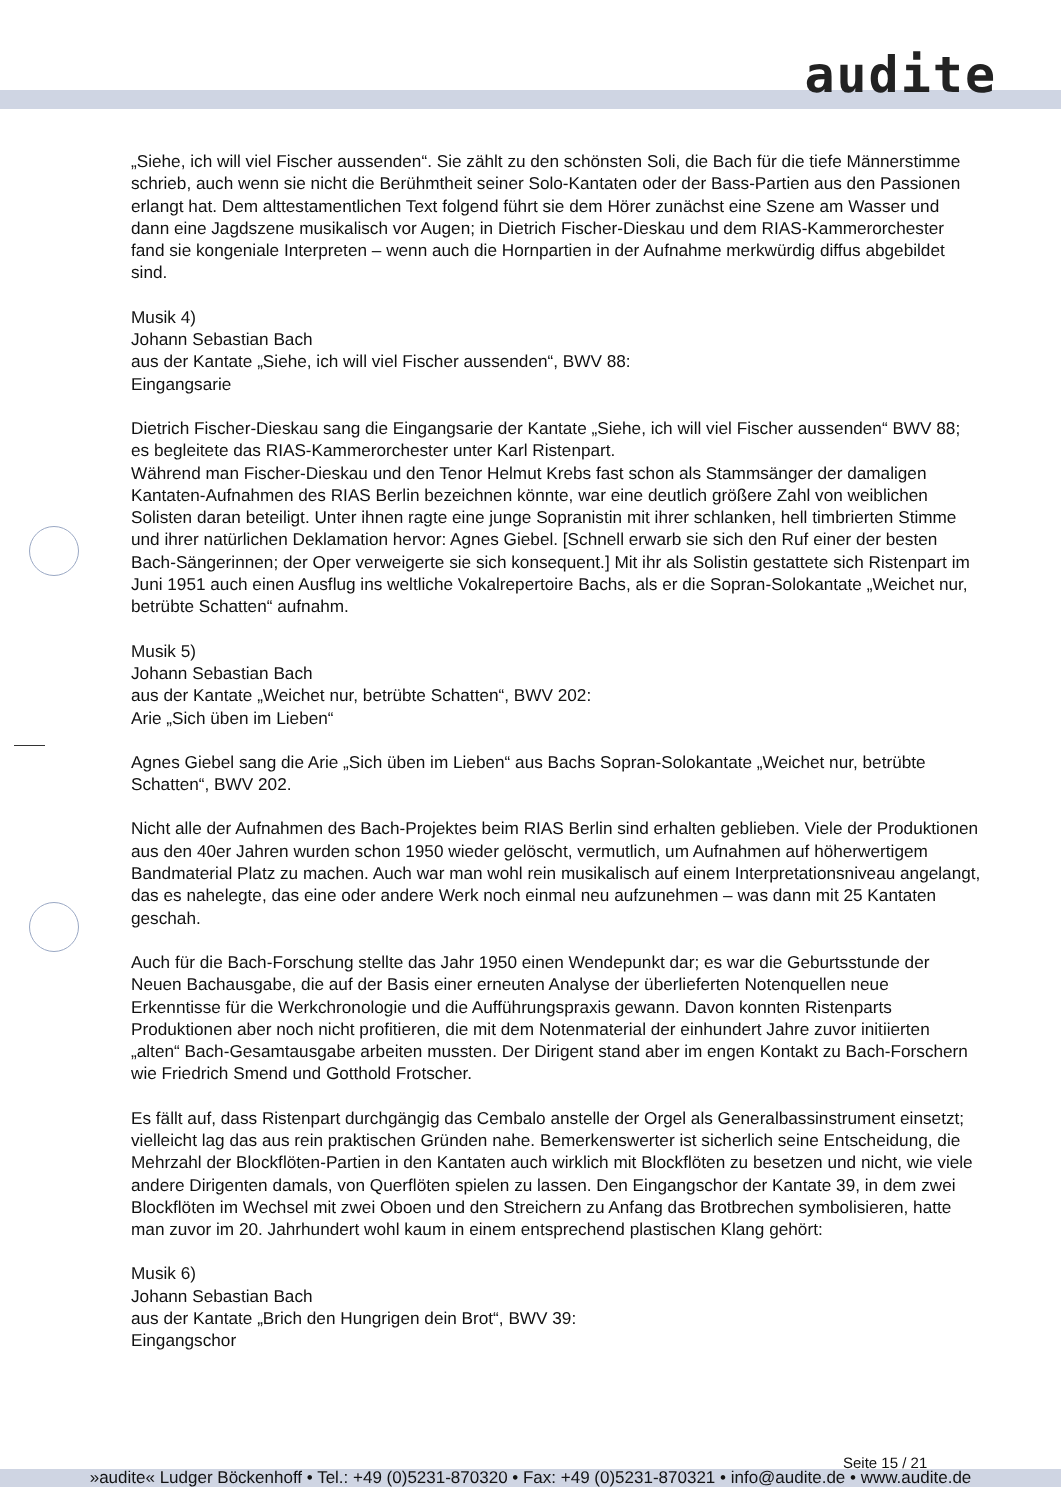audite
„Siehe, ich will viel Fischer aussenden“. Sie zählt zu den schönsten Soli, die Bach für die tiefe Männerstimme schrieb, auch wenn sie nicht die Berühmtheit seiner Solo-Kantaten oder der Bass-Partien aus den Passionen erlangt hat. Dem alttestamentlichen Text folgend führt sie dem Hörer zunächst eine Szene am Wasser und dann eine Jagdszene musikalisch vor Augen; in Dietrich Fischer-Dieskau und dem RIAS-Kammerorchester fand sie kongeniale Interpreten – wenn auch die Hornpartien in der Aufnahme merkwürdig diffus abgebildet sind.
Musik 4)
Johann Sebastian Bach
aus der Kantate „Siehe, ich will viel Fischer aussenden“, BWV 88:
Eingangsarie
Dietrich Fischer-Dieskau sang die Eingangsarie der Kantate „Siehe, ich will viel Fischer aussenden“ BWV 88; es begleitete das RIAS-Kammerorchester unter Karl Ristenpart.
Während man Fischer-Dieskau und den Tenor Helmut Krebs fast schon als Stammsänger der damaligen Kantaten-Aufnahmen des RIAS Berlin bezeichnen könnte, war eine deutlich größere Zahl von weiblichen Solisten daran beteiligt. Unter ihnen ragte eine junge Sopranistin mit ihrer schlanken, hell timbrierten Stimme und ihrer natürlichen Deklamation hervor: Agnes Giebel. [Schnell erwarb sie sich den Ruf einer der besten Bach-Sängerinnen; der Oper verweigerte sie sich konsequent.] Mit ihr als Solistin gestattete sich Ristenpart im Juni 1951 auch einen Ausflug ins weltliche Vokalrepertoire Bachs, als er die Sopran-Solokantate „Weichet nur, betrübte Schatten“ aufnahm.
Musik 5)
Johann Sebastian Bach
aus der Kantate „Weichet nur, betrübte Schatten“, BWV 202:
Arie „Sich üben im Lieben“
Agnes Giebel sang die Arie „Sich üben im Lieben“ aus Bachs Sopran-Solokantate „Weichet nur, betrübte Schatten“, BWV 202.
Nicht alle der Aufnahmen des Bach-Projektes beim RIAS Berlin sind erhalten geblieben. Viele der Produktionen aus den 40er Jahren wurden schon 1950 wieder gelöscht, vermutlich, um Aufnahmen auf höherwertigem Bandmaterial Platz zu machen. Auch war man wohl rein musikalisch auf einem Interpretationsniveau angelangt, das es nahelegte, das eine oder andere Werk noch einmal neu aufzunehmen – was dann mit 25 Kantaten geschah.
Auch für die Bach-Forschung stellte das Jahr 1950 einen Wendepunkt dar; es war die Geburtsstunde der Neuen Bachausgabe, die auf der Basis einer erneuten Analyse der überlieferten Notenquellen neue Erkenntisse für die Werkchronologie und die Aufführungspraxis gewann. Davon konnten Ristenparts Produktionen aber noch nicht profitieren, die mit dem Notenmaterial der einhundert Jahre zuvor initiierten „alten“ Bach-Gesamtausgabe arbeiten mussten. Der Dirigent stand aber im engen Kontakt zu Bach-Forschern wie Friedrich Smend und Gotthold Frotscher.
Es fällt auf, dass Ristenpart durchgängig das Cembalo anstelle der Orgel als Generalbassinstrument einsetzt; vielleicht lag das aus rein praktischen Gründen nahe. Bemerkenswerter ist sicherlich seine Entscheidung, die Mehrzahl der Blockflöten-Partien in den Kantaten auch wirklich mit Blockflöten zu besetzen und nicht, wie viele andere Dirigenten damals, von Querflöten spielen zu lassen. Den Eingangschor der Kantate 39, in dem zwei Blockflöten im Wechsel mit zwei Oboen und den Streichern zu Anfang das Brotbrechen symbolisieren, hatte man zuvor im 20. Jahrhundert wohl kaum in einem entsprechend plastischen Klang gehört:
Musik 6)
Johann Sebastian Bach
aus der Kantate „Brich den Hungrigen dein Brot“, BWV 39:
Eingangschor
Seite 15 / 21
»audite« Ludger Böckenhoff • Tel.: +49 (0)5231-870320 • Fax: +49 (0)5231-870321 • info@audite.de • www.audite.de